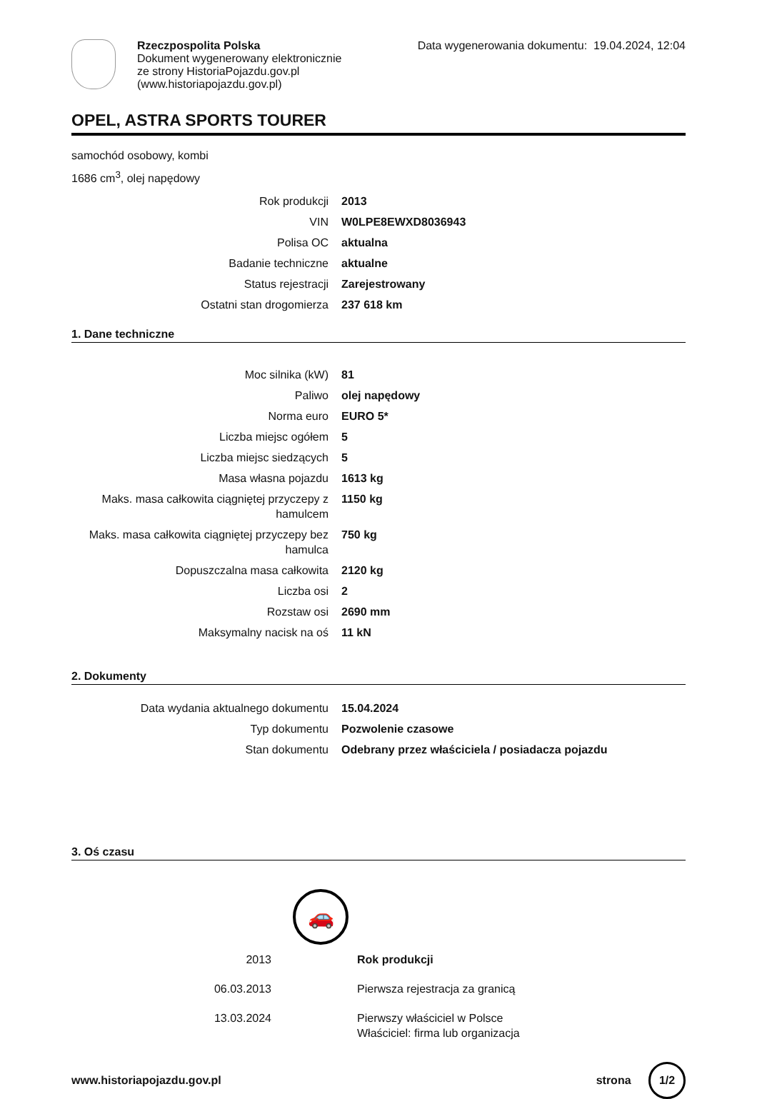Rzeczpospolita Polska
Dokument wygenerowany elektronicznie
ze strony HistoriaPojazdu.gov.pl
(www.historiapojazdu.gov.pl)
Data wygenerowania dokumentu: 19.04.2024, 12:04
OPEL, ASTRA SPORTS TOURER
samochód osobowy, kombi
1686 cm<sup>3</sup>, olej napędowy
| Rok produkcji | 2013 |
| VIN | W0LPE8EWXD8036943 |
| Polisa OC | aktualna |
| Badanie techniczne | aktualne |
| Status rejestracji | Zarejestrowany |
| Ostatni stan drogomierza | 237 618 km |
1. Dane techniczne
| Moc silnika (kW) | 81 |
| Paliwo | olej napędowy |
| Norma euro | EURO 5* |
| Liczba miejsc ogółem | 5 |
| Liczba miejsc siedzących | 5 |
| Masa własna pojazdu | 1613 kg |
| Maks. masa całkowita ciągniętej przyczepy z hamulcem | 1150 kg |
| Maks. masa całkowita ciągniętej przyczepy bez hamulca | 750 kg |
| Dopuszczalna masa całkowita | 2120 kg |
| Liczba osi | 2 |
| Rozstaw osi | 2690 mm |
| Maksymalny nacisk na oś | 11 kN |
2. Dokumenty
| Data wydania aktualnego dokumentu | 15.04.2024 |
| Typ dokumentu | Pozwolenie czasowe |
| Stan dokumentu | Odebrany przez właściciela / posiadacza pojazdu |
3. Oś czasu
🚗
| 2013 | Rok produkcji |
| 06.03.2013 | Pierwsza rejestracja za granicą |
| 13.03.2024 | Pierwszy właściciel w Polsce Właściciel: firma lub organizacja |
www.historiapojazdu.gov.pl strona 1/2